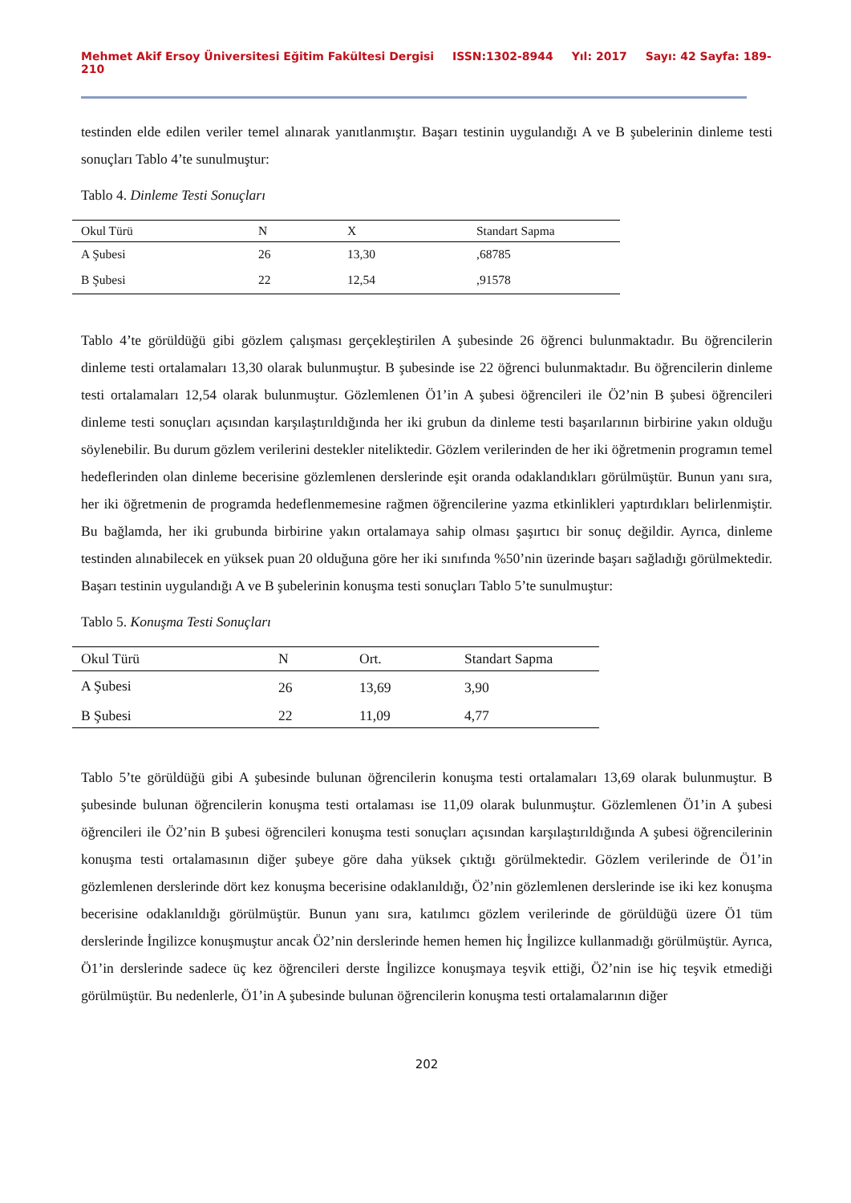Mehmet Akif Ersoy Üniversitesi Eğitim Fakültesi Dergisi ISSN:1302-8944 Yıl: 2017 Sayı: 42 Sayfa: 189-210
testinden elde edilen veriler temel alınarak yanıtlanmıştır. Başarı testinin uygulandığı A ve B şubelerinin dinleme testi sonuçları Tablo 4’te sunulmuştur:
Tablo 4. Dinleme Testi Sonuçları
| Okul Türü | N | X | Standart Sapma |
| --- | --- | --- | --- |
| A Şubesi | 26 | 13,30 | ,68785 |
| B Şubesi | 22 | 12,54 | ,91578 |
Tablo 4’te görüldüğü gibi gözlem çalışması gerçekleştirilen A şubesinde 26 öğrenci bulunmaktadır. Bu öğrencilerin dinleme testi ortalamaları 13,30 olarak bulunmuştur. B şubesinde ise 22 öğrenci bulunmaktadır. Bu öğrencilerin dinleme testi ortalamaları 12,54 olarak bulunmuştur. Gözlemlenen Ö1’in A şubesi öğrencileri ile Ö2’nin B şubesi öğrencileri dinleme testi sonuçları açısından karşılaştırıldığında her iki grubun da dinleme testi başarılarının birbirine yakın olduğu söylenebilir. Bu durum gözlem verilerini destekler niteliktedir. Gözlem verilerinden de her iki öğretmenin programın temel hedeflerinden olan dinleme becerisine gözlemlenen derslerinde eşit oranda odaklandıkları görülmüştür. Bunun yanı sıra, her iki öğretmenin de programda hedeflenmemesine rağmen öğrencilerine yazma etkinlikleri yaptırdıkları belirlenmiştir. Bu bağlamda, her iki grubunda birbirine yakın ortalamaya sahip olması şaşırtıcı bir sonuç değildir. Ayrıca, dinleme testinden alınabilecek en yüksek puan 20 olduğuna göre her iki sınıfında %50’nin üzerinde başarı sağladığı görülmektedir. Başarı testinin uygulandığı A ve B şubelerinin konuşma testi sonuçları Tablo 5’te sunulmuştur:
Tablo 5. Konuşma Testi Sonuçları
| Okul Türü | N | Ort. | Standart Sapma |
| --- | --- | --- | --- |
| A Şubesi | 26 | 13,69 | 3,90 |
| B Şubesi | 22 | 11,09 | 4,77 |
Tablo 5’te görüldüğü gibi A şubesinde bulunan öğrencilerin konuşma testi ortalamaları 13,69 olarak bulunmuştur. B şubesinde bulunan öğrencilerin konuşma testi ortalaması ise 11,09 olarak bulunmuştur. Gözlemlenen Ö1’in A şubesi öğrencileri ile Ö2’nin B şubesi öğrencileri konuşma testi sonuçları açısından karşılaştırıldığında A şubesi öğrencilerinin konuşma testi ortalamasının diğer şubeye göre daha yüksek çıktığı görülmektedir. Gözlem verilerinde de Ö1’in gözlemlenen derslerinde dört kez konuşma becerisine odaklanıldığı, Ö2’nin gözlemlenen derslerinde ise iki kez konuşma becerisine odaklanıldığı görülmüştür. Bunun yanı sıra, katılımcı gözlem verilerinde de görüldüğü üzere Ö1 tüm derslerinde İngilizce konuşmuştur ancak Ö2’nin derslerinde hemen hemen hiç İngilizce kullanmadığı görülmüştür. Ayrıca, Ö1’in derslerinde sadece üç kez öğrencileri derste İngilizce konuşmaya teşvik ettiği, Ö2’nin ise hiç teşvik etmediği görülmüştür. Bu nedenlerle, Ö1’in A şubesinde bulunan öğrencilerin konuşma testi ortalamalarının diğer
202